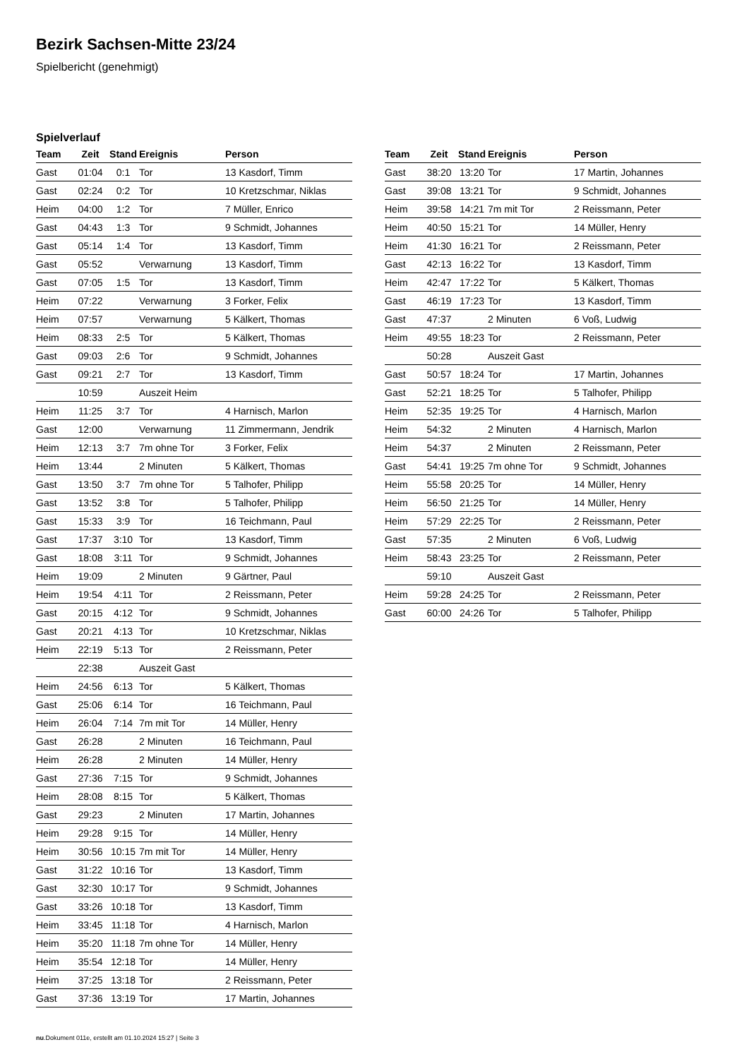Bezirk Sachsen-Mitte 23/24
Spielbericht (genehmigt)
Spielverlauf
| Team | Zeit | Stand | Ereignis | Person |
| --- | --- | --- | --- | --- |
| Gast | 01:04 | 0:1 | Tor | 13 Kasdorf, Timm |
| Gast | 02:24 | 0:2 | Tor | 10 Kretzschmar, Niklas |
| Heim | 04:00 | 1:2 | Tor | 7 Müller, Enrico |
| Gast | 04:43 | 1:3 | Tor | 9 Schmidt, Johannes |
| Gast | 05:14 | 1:4 | Tor | 13 Kasdorf, Timm |
| Gast | 05:52 | | Verwarnung | 13 Kasdorf, Timm |
| Gast | 07:05 | 1:5 | Tor | 13 Kasdorf, Timm |
| Heim | 07:22 | | Verwarnung | 3 Forker, Felix |
| Heim | 07:57 | | Verwarnung | 5 Kälkert, Thomas |
| Heim | 08:33 | 2:5 | Tor | 5 Kälkert, Thomas |
| Gast | 09:03 | 2:6 | Tor | 9 Schmidt, Johannes |
| Gast | 09:21 | 2:7 | Tor | 13 Kasdorf, Timm |
| | 10:59 | | Auszeit Heim | |
| Heim | 11:25 | 3:7 | Tor | 4 Harnisch, Marlon |
| Gast | 12:00 | | Verwarnung | 11 Zimmermann, Jendrik |
| Heim | 12:13 | 3:7 | 7m ohne Tor | 3 Forker, Felix |
| Heim | 13:44 | | 2 Minuten | 5 Kälkert, Thomas |
| Gast | 13:50 | 3:7 | 7m ohne Tor | 5 Talhofer, Philipp |
| Gast | 13:52 | 3:8 | Tor | 5 Talhofer, Philipp |
| Gast | 15:33 | 3:9 | Tor | 16 Teichmann, Paul |
| Gast | 17:37 | 3:10 | Tor | 13 Kasdorf, Timm |
| Gast | 18:08 | 3:11 | Tor | 9 Schmidt, Johannes |
| Heim | 19:09 | | 2 Minuten | 9 Gärtner, Paul |
| Heim | 19:54 | 4:11 | Tor | 2 Reissmann, Peter |
| Gast | 20:15 | 4:12 | Tor | 9 Schmidt, Johannes |
| Gast | 20:21 | 4:13 | Tor | 10 Kretzschmar, Niklas |
| Heim | 22:19 | 5:13 | Tor | 2 Reissmann, Peter |
| | 22:38 | | Auszeit Gast | |
| Heim | 24:56 | 6:13 | Tor | 5 Kälkert, Thomas |
| Gast | 25:06 | 6:14 | Tor | 16 Teichmann, Paul |
| Heim | 26:04 | 7:14 | 7m mit Tor | 14 Müller, Henry |
| Gast | 26:28 | | 2 Minuten | 16 Teichmann, Paul |
| Heim | 26:28 | | 2 Minuten | 14 Müller, Henry |
| Gast | 27:36 | 7:15 | Tor | 9 Schmidt, Johannes |
| Heim | 28:08 | 8:15 | Tor | 5 Kälkert, Thomas |
| Gast | 29:23 | | 2 Minuten | 17 Martin, Johannes |
| Heim | 29:28 | 9:15 | Tor | 14 Müller, Henry |
| Heim | 30:56 | 10:15 | 7m mit Tor | 14 Müller, Henry |
| Gast | 31:22 | 10:16 | Tor | 13 Kasdorf, Timm |
| Gast | 32:30 | 10:17 | Tor | 9 Schmidt, Johannes |
| Gast | 33:26 | 10:18 | Tor | 13 Kasdorf, Timm |
| Heim | 33:45 | 11:18 | Tor | 4 Harnisch, Marlon |
| Heim | 35:20 | 11:18 | 7m ohne Tor | 14 Müller, Henry |
| Heim | 35:54 | 12:18 | Tor | 14 Müller, Henry |
| Heim | 37:25 | 13:18 | Tor | 2 Reissmann, Peter |
| Gast | 37:36 | 13:19 | Tor | 17 Martin, Johannes |
| Team | Zeit | Stand | Ereignis | Person |
| --- | --- | --- | --- | --- |
| Gast | 38:20 | 13:20 | Tor | 17 Martin, Johannes |
| Gast | 39:08 | 13:21 | Tor | 9 Schmidt, Johannes |
| Heim | 39:58 | 14:21 | 7m mit Tor | 2 Reissmann, Peter |
| Heim | 40:50 | 15:21 | Tor | 14 Müller, Henry |
| Heim | 41:30 | 16:21 | Tor | 2 Reissmann, Peter |
| Gast | 42:13 | 16:22 | Tor | 13 Kasdorf, Timm |
| Heim | 42:47 | 17:22 | Tor | 5 Kälkert, Thomas |
| Gast | 46:19 | 17:23 | Tor | 13 Kasdorf, Timm |
| Gast | 47:37 | | 2 Minuten | 6 Voß, Ludwig |
| Heim | 49:55 | 18:23 | Tor | 2 Reissmann, Peter |
| | 50:28 | | Auszeit Gast | |
| Gast | 50:57 | 18:24 | Tor | 17 Martin, Johannes |
| Gast | 52:21 | 18:25 | Tor | 5 Talhofer, Philipp |
| Heim | 52:35 | 19:25 | Tor | 4 Harnisch, Marlon |
| Heim | 54:32 | | 2 Minuten | 4 Harnisch, Marlon |
| Heim | 54:37 | | 2 Minuten | 2 Reissmann, Peter |
| Gast | 54:41 | 19:25 | 7m ohne Tor | 9 Schmidt, Johannes |
| Heim | 55:58 | 20:25 | Tor | 14 Müller, Henry |
| Heim | 56:50 | 21:25 | Tor | 14 Müller, Henry |
| Heim | 57:29 | 22:25 | Tor | 2 Reissmann, Peter |
| Gast | 57:35 | | 2 Minuten | 6 Voß, Ludwig |
| Heim | 58:43 | 23:25 | Tor | 2 Reissmann, Peter |
| | 59:10 | | Auszeit Gast | |
| Heim | 59:28 | 24:25 | Tor | 2 Reissmann, Peter |
| Gast | 60:00 | 24:26 | Tor | 5 Talhofer, Philipp |
nu.Dokument 011e, erstellt am 01.10.2024 15:27 | Seite 3